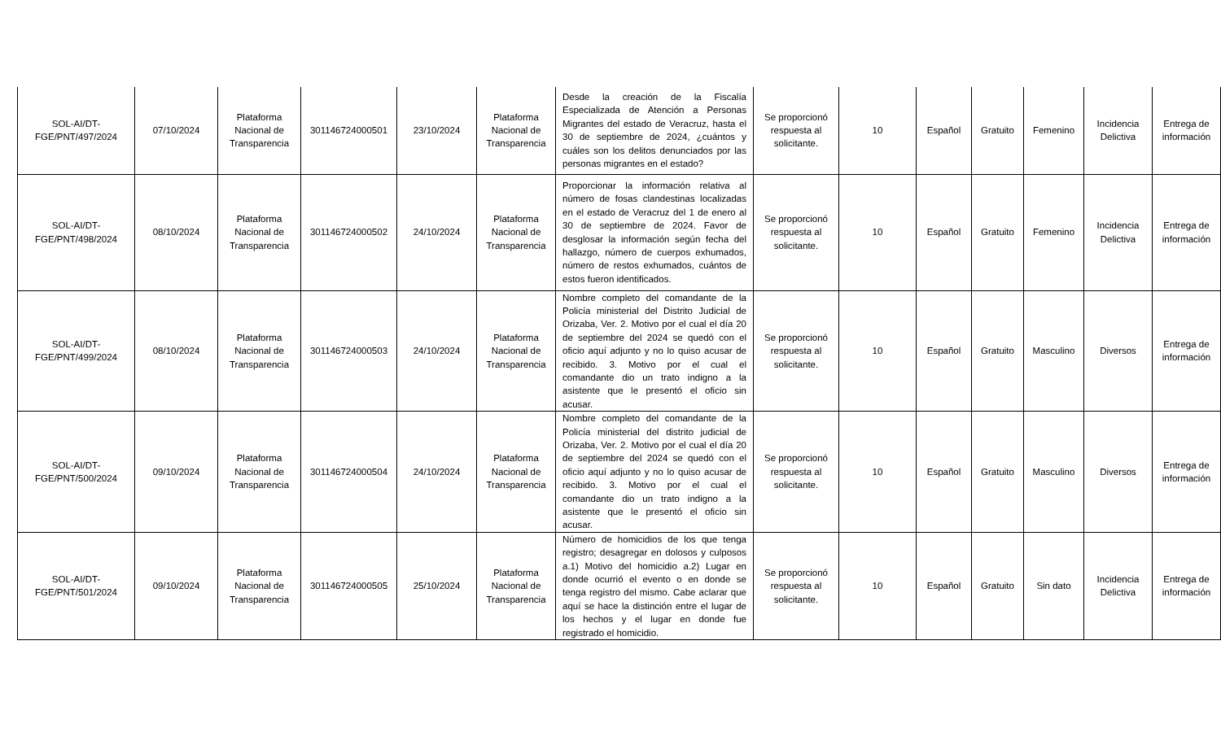| SOL-AI/DT-FGE/PNT/497/2024 | 07/10/2024 | Plataforma Nacional de Transparencia | 301146724000501 | 23/10/2024 | Plataforma Nacional de Transparencia | Desde la creación de la Fiscalía Especializada de Atención a Personas Migrantes del estado de Veracruz, hasta el 30 de septiembre de 2024, ¿cuántos y cuáles son los delitos denunciados por las personas migrantes en el estado? | Se proporcionó respuesta al solicitante. | 10 | Español | Gratuito | Femenino | Incidencia Delictiva | Entrega de información |
| SOL-AI/DT-FGE/PNT/498/2024 | 08/10/2024 | Plataforma Nacional de Transparencia | 301146724000502 | 24/10/2024 | Plataforma Nacional de Transparencia | Proporcionar la información relativa al número de fosas clandestinas localizadas en el estado de Veracruz del 1 de enero al 30 de septiembre de 2024. Favor de desglosar la información según fecha del hallazgo, número de cuerpos exhumados, número de restos exhumados, cuántos de estos fueron identificados. | Se proporcionó respuesta al solicitante. | 10 | Español | Gratuito | Femenino | Incidencia Delictiva | Entrega de información |
| SOL-AI/DT-FGE/PNT/499/2024 | 08/10/2024 | Plataforma Nacional de Transparencia | 301146724000503 | 24/10/2024 | Plataforma Nacional de Transparencia | Nombre completo del comandante de la Policía ministerial del Distrito Judicial de Orizaba, Ver. 2. Motivo por el cual el día 20 de septiembre del 2024 se quedó con el oficio aquí adjunto y no lo quiso acusar de recibido. 3. Motivo por el cual el comandante dio un trato indigno a la asistente que le presentó el oficio sin acusar. | Se proporcionó respuesta al solicitante. | 10 | Español | Gratuito | Masculino | Diversos | Entrega de información |
| SOL-AI/DT-FGE/PNT/500/2024 | 09/10/2024 | Plataforma Nacional de Transparencia | 301146724000504 | 24/10/2024 | Plataforma Nacional de Transparencia | Nombre completo del comandante de la Policía ministerial del distrito judicial de Orizaba, Ver. 2. Motivo por el cual el día 20 de septiembre del 2024 se quedó con el oficio aquí adjunto y no lo quiso acusar de recibido. 3. Motivo por el cual el comandante dio un trato indigno a la asistente que le presentó el oficio sin acusar. | Se proporcionó respuesta al solicitante. | 10 | Español | Gratuito | Masculino | Diversos | Entrega de información |
| SOL-AI/DT-FGE/PNT/501/2024 | 09/10/2024 | Plataforma Nacional de Transparencia | 301146724000505 | 25/10/2024 | Plataforma Nacional de Transparencia | Número de homicidios de los que tenga registro; desagregar en dolosos y culposos a.1) Motivo del homicidio a.2) Lugar en donde ocurrió el evento o en donde se tenga registro del mismo. Cabe aclarar que aquí se hace la distinción entre el lugar de los hechos y el lugar en donde fue registrado el homicidio. | Se proporcionó respuesta al solicitante. | 10 | Español | Gratuito | Sin dato | Incidencia Delictiva | Entrega de información |